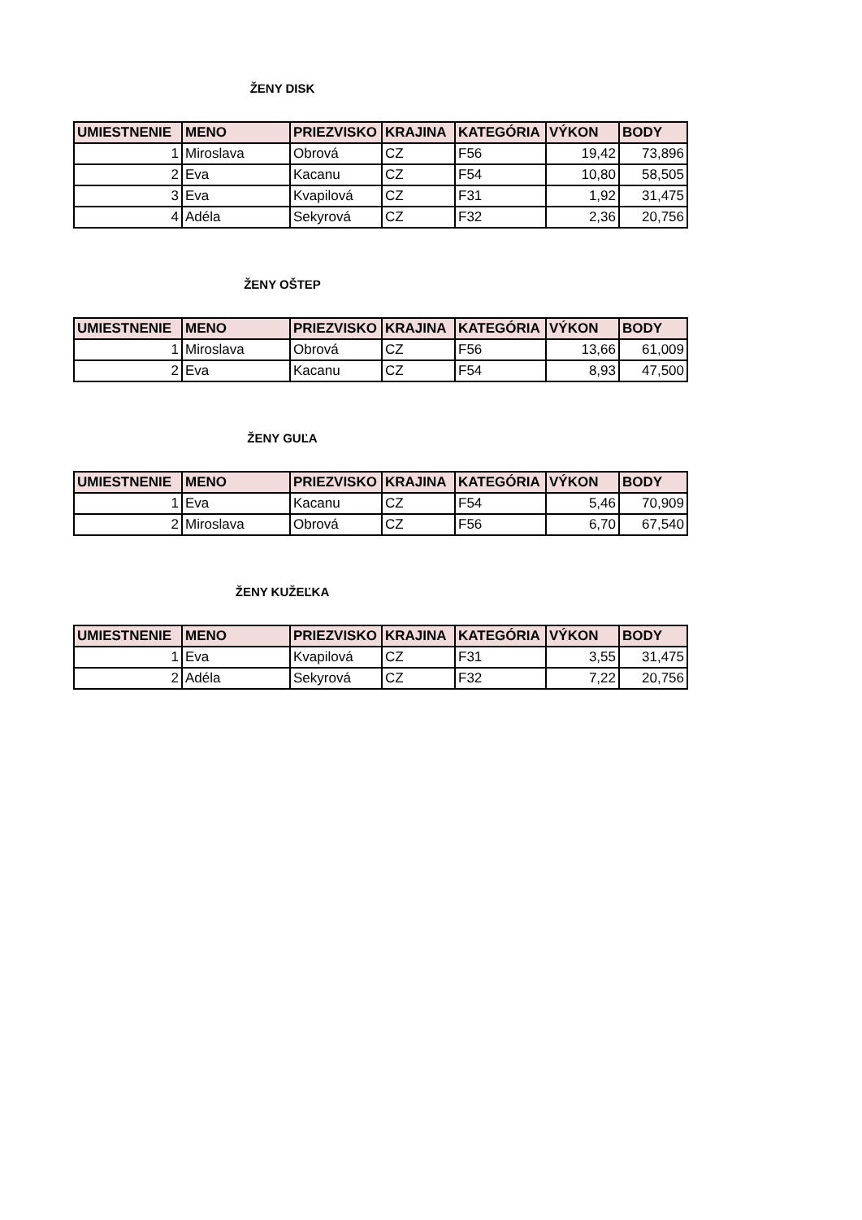ŽENY DISK
| UMIESTNENIE | MENO | PRIEZVISKO | KRAJINA | KATEGÓRIA | VÝKON | BODY |
| --- | --- | --- | --- | --- | --- | --- |
| 1 | Miroslava | Obrová | CZ | F56 | 19,42 | 73,896 |
| 2 | Eva | Kacanu | CZ | F54 | 10,80 | 58,505 |
| 3 | Eva | Kvapilová | CZ | F31 | 1,92 | 31,475 |
| 4 | Adéla | Sekyrová | CZ | F32 | 2,36 | 20,756 |
ŽENY OŠTEP
| UMIESTNENIE | MENO | PRIEZVISKO | KRAJINA | KATEGÓRIA | VÝKON | BODY |
| --- | --- | --- | --- | --- | --- | --- |
| 1 | Miroslava | Obrová | CZ | F56 | 13,66 | 61,009 |
| 2 | Eva | Kacanu | CZ | F54 | 8,93 | 47,500 |
ŽENY GUĽA
| UMIESTNENIE | MENO | PRIEZVISKO | KRAJINA | KATEGÓRIA | VÝKON | BODY |
| --- | --- | --- | --- | --- | --- | --- |
| 1 | Eva | Kacanu | CZ | F54 | 5,46 | 70,909 |
| 2 | Miroslava | Obrová | CZ | F56 | 6,70 | 67,540 |
ŽENY KUŽEĽKA
| UMIESTNENIE | MENO | PRIEZVISKO | KRAJINA | KATEGÓRIA | VÝKON | BODY |
| --- | --- | --- | --- | --- | --- | --- |
| 1 | Eva | Kvapilová | CZ | F31 | 3,55 | 31,475 |
| 2 | Adéla | Sekyrová | CZ | F32 | 7,22 | 20,756 |